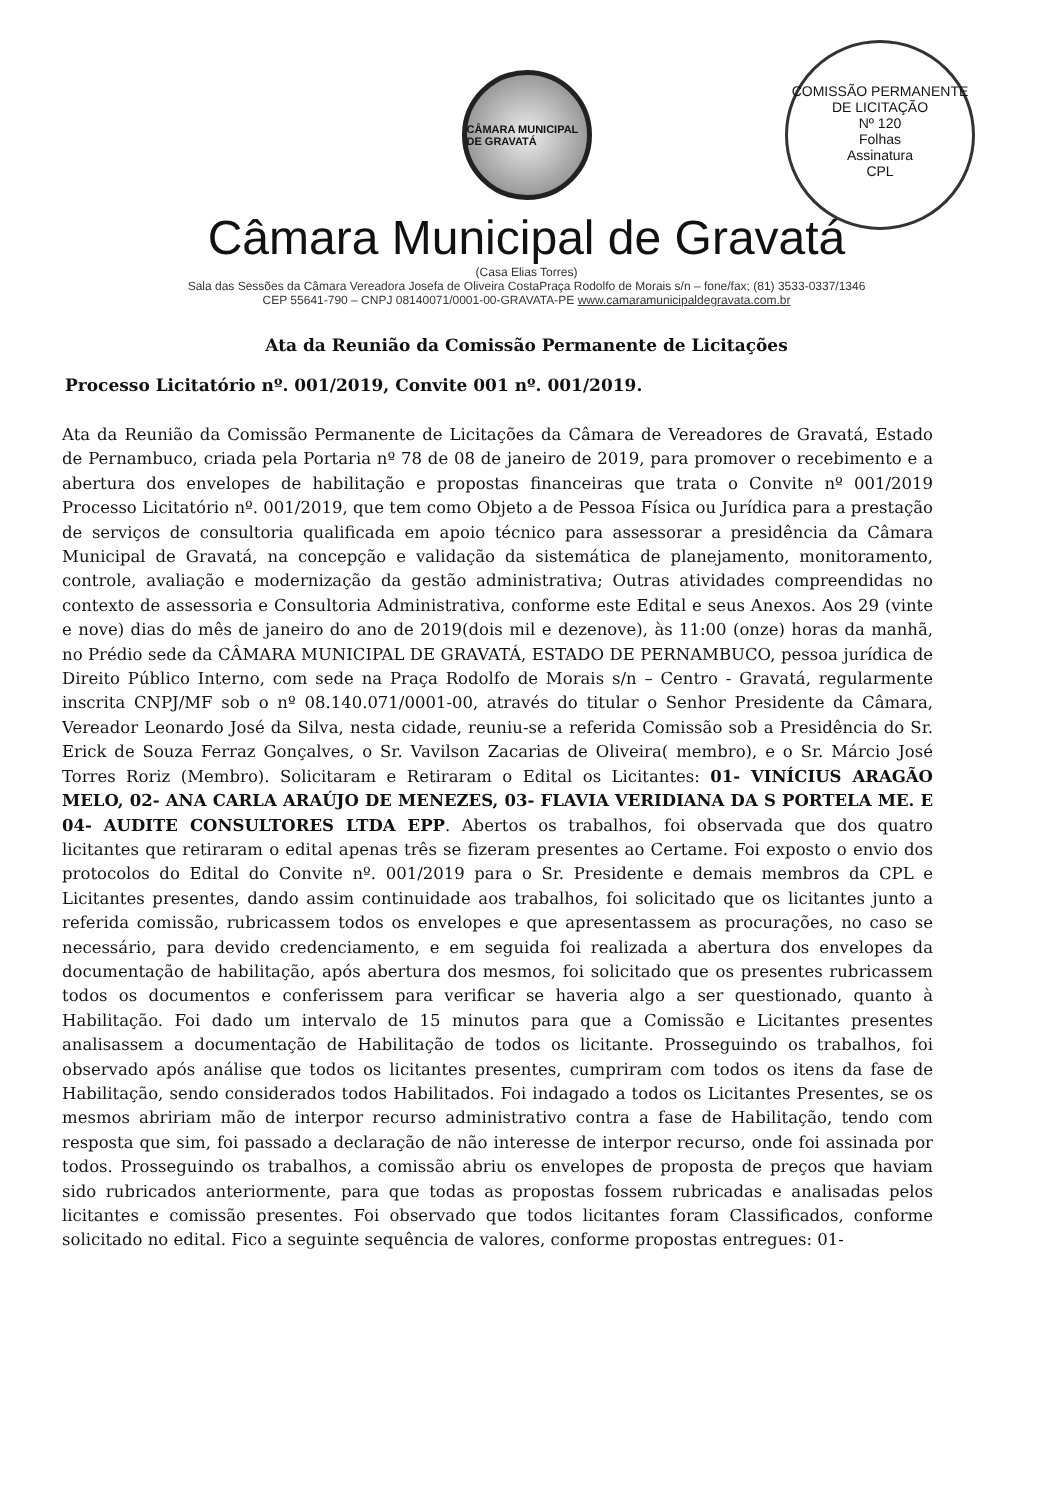COMISSÃO PERMANENTE DE LICITAÇÃO
Nº 120
Folhas
Assinatura
CPL
CÂMARA MUNICIPAL DE GRAVATÁ
Câmara Municipal de Gravatá
(Casa Elias Torres)
Sala das Sessões da Câmara Vereadora Josefa de Oliveira CostaPraça Rodolfo de Morais s/n – fone/fax; (81) 3533-0337/1346
CEP 55641-790 – CNPJ 08140071/0001-00-GRAVATA-PE www.camaramunicipaldegravata.com.br
Ata da Reunião da Comissão Permanente de Licitações
Processo Licitatório nº. 001/2019, Convite 001 nº. 001/2019.
Ata da Reunião da Comissão Permanente de Licitações da Câmara de Vereadores de Gravatá, Estado de Pernambuco, criada pela Portaria nº 78 de 08 de janeiro de 2019, para promover o recebimento e a abertura dos envelopes de habilitação e propostas financeiras que trata o Convite nº 001/2019 Processo Licitatório nº. 001/2019, que tem como Objeto a de Pessoa Física ou Jurídica para a prestação de serviços de consultoria qualificada em apoio técnico para assessorar a presidência da Câmara Municipal de Gravatá, na concepção e validação da sistemática de planejamento, monitoramento, controle, avaliação e modernização da gestão administrativa; Outras atividades compreendidas no contexto de assessoria e Consultoria Administrativa, conforme este Edital e seus Anexos. Aos 29 (vinte e nove) dias do mês de janeiro do ano de 2019(dois mil e dezenove), às 11:00 (onze) horas da manhã, no Prédio sede da CÂMARA MUNICIPAL DE GRAVATÁ, ESTADO DE PERNAMBUCO, pessoa jurídica de Direito Público Interno, com sede na Praça Rodolfo de Morais s/n – Centro - Gravatá, regularmente inscrita CNPJ/MF sob o nº 08.140.071/0001-00, através do titular o Senhor Presidente da Câmara, Vereador Leonardo José da Silva, nesta cidade, reuniu-se a referida Comissão sob a Presidência do Sr. Erick de Souza Ferraz Gonçalves, o Sr. Vavilson Zacarias de Oliveira( membro), e o Sr. Márcio José Torres Roriz (Membro). Solicitaram e Retiraram o Edital os Licitantes: 01- VINÍCIUS ARAGÃO MELO, 02- ANA CARLA ARAÚJO DE MENEZES, 03- FLAVIA VERIDIANA DA S PORTELA ME. E 04- AUDITE CONSULTORES LTDA EPP. Abertos os trabalhos, foi observada que dos quatro licitantes que retiraram o edital apenas três se fizeram presentes ao Certame. Foi exposto o envio dos protocolos do Edital do Convite nº. 001/2019 para o Sr. Presidente e demais membros da CPL e Licitantes presentes, dando assim continuidade aos trabalhos, foi solicitado que os licitantes junto a referida comissão, rubricassem todos os envelopes e que apresentassem as procurações, no caso se necessário, para devido credenciamento, e em seguida foi realizada a abertura dos envelopes da documentação de habilitação, após abertura dos mesmos, foi solicitado que os presentes rubricassem todos os documentos e conferissem para verificar se haveria algo a ser questionado, quanto à Habilitação. Foi dado um intervalo de 15 minutos para que a Comissão e Licitantes presentes analisassem a documentação de Habilitação de todos os licitante. Prosseguindo os trabalhos, foi observado após análise que todos os licitantes presentes, cumpriram com todos os itens da fase de Habilitação, sendo considerados todos Habilitados. Foi indagado a todos os Licitantes Presentes, se os mesmos abririam mão de interpor recurso administrativo contra a fase de Habilitação, tendo com resposta que sim, foi passado a declaração de não interesse de interpor recurso, onde foi assinada por todos. Prosseguindo os trabalhos, a comissão abriu os envelopes de proposta de preços que haviam sido rubricados anteriormente, para que todas as propostas fossem rubricadas e analisadas pelos licitantes e comissão presentes. Foi observado que todos licitantes foram Classificados, conforme solicitado no edital. Fico a seguinte sequência de valores, conforme propostas entregues: 01-